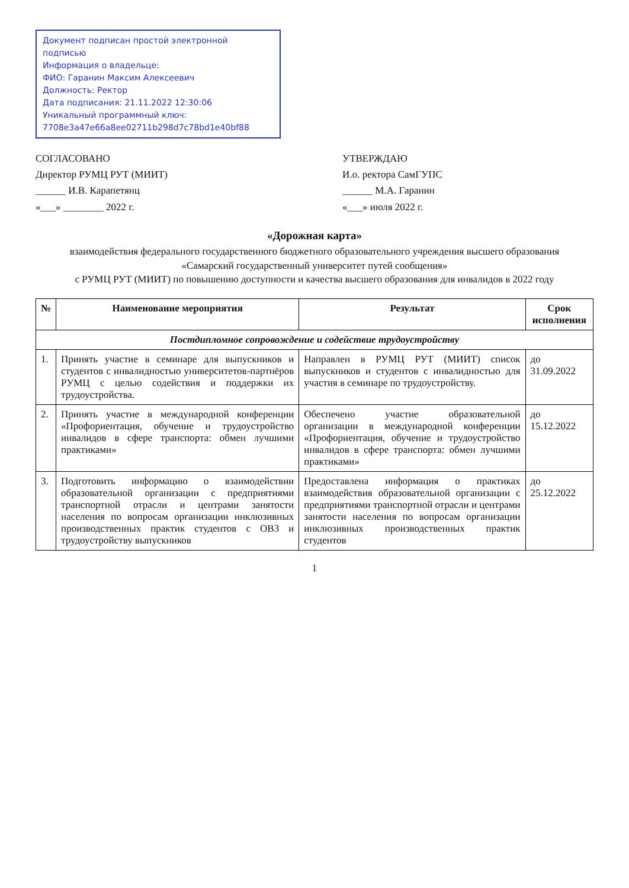Документ подписан простой электронной подписью
Информация о владельце:
ФИО: Гаранин Максим Алексеевич
Должность: Ректор
Дата подписания: 21.11.2022 12:30:06
Уникальный программный ключ:
7708e3a47e66a8ee02711b298d7c78bd1e40bf88
СОГЛАСОВАНО
Директор РУМЦ РУТ (МИИТ)
______ И.В. Карапетянц
«___» ________ 2022 г.
УТВЕРЖДАЮ
И.о. ректора СамГУПС
______ М.А. Гаранин
«___» июля 2022 г.
«Дорожная карта»
взаимодействия федерального государственного бюджетного образовательного учреждения высшего образования
«Самарский государственный университет путей сообщения»
с РУМЦ РУТ (МИИТ) по повышению доступности и качества высшего образования для инвалидов в 2022 году
| № | Наименование мероприятия | Результат | Срок исполнения |
| --- | --- | --- | --- |
| Постдипломное сопровождение и содействие трудоустройству | | | |
| 1. | Принять участие в семинаре для выпускников и студентов с инвалидностью университетов-партнёров РУМЦ с целью содействия и поддержки их трудоустройства. | Направлен в РУМЦ РУТ (МИИТ) список выпускников и студентов с инвалидностью для участия в семинаре по трудоустройству. | до 31.09.2022 |
| 2. | Принять участие в международной конференции «Профориентация, обучение и трудоустройство инвалидов в сфере транспорта: обмен лучшими практиками» | Обеспечено участие образовательной организации в международной конференции «Профориентация, обучение и трудоустройство инвалидов в сфере транспорта: обмен лучшими практиками» | до 15.12.2022 |
| 3. | Подготовить информацию о взаимодействии образовательной организации с предприятиями транспортной отрасли и центрами занятости населения по вопросам организации инклюзивных производственных практик студентов с ОВЗ и трудоустройству выпускников | Предоставлена информация о практиках взаимодействия образовательной организации с предприятиями транспортной отрасли и центрами занятости населения по вопросам организации инклюзивных производственных практик студентов | до 25.12.2022 |
1